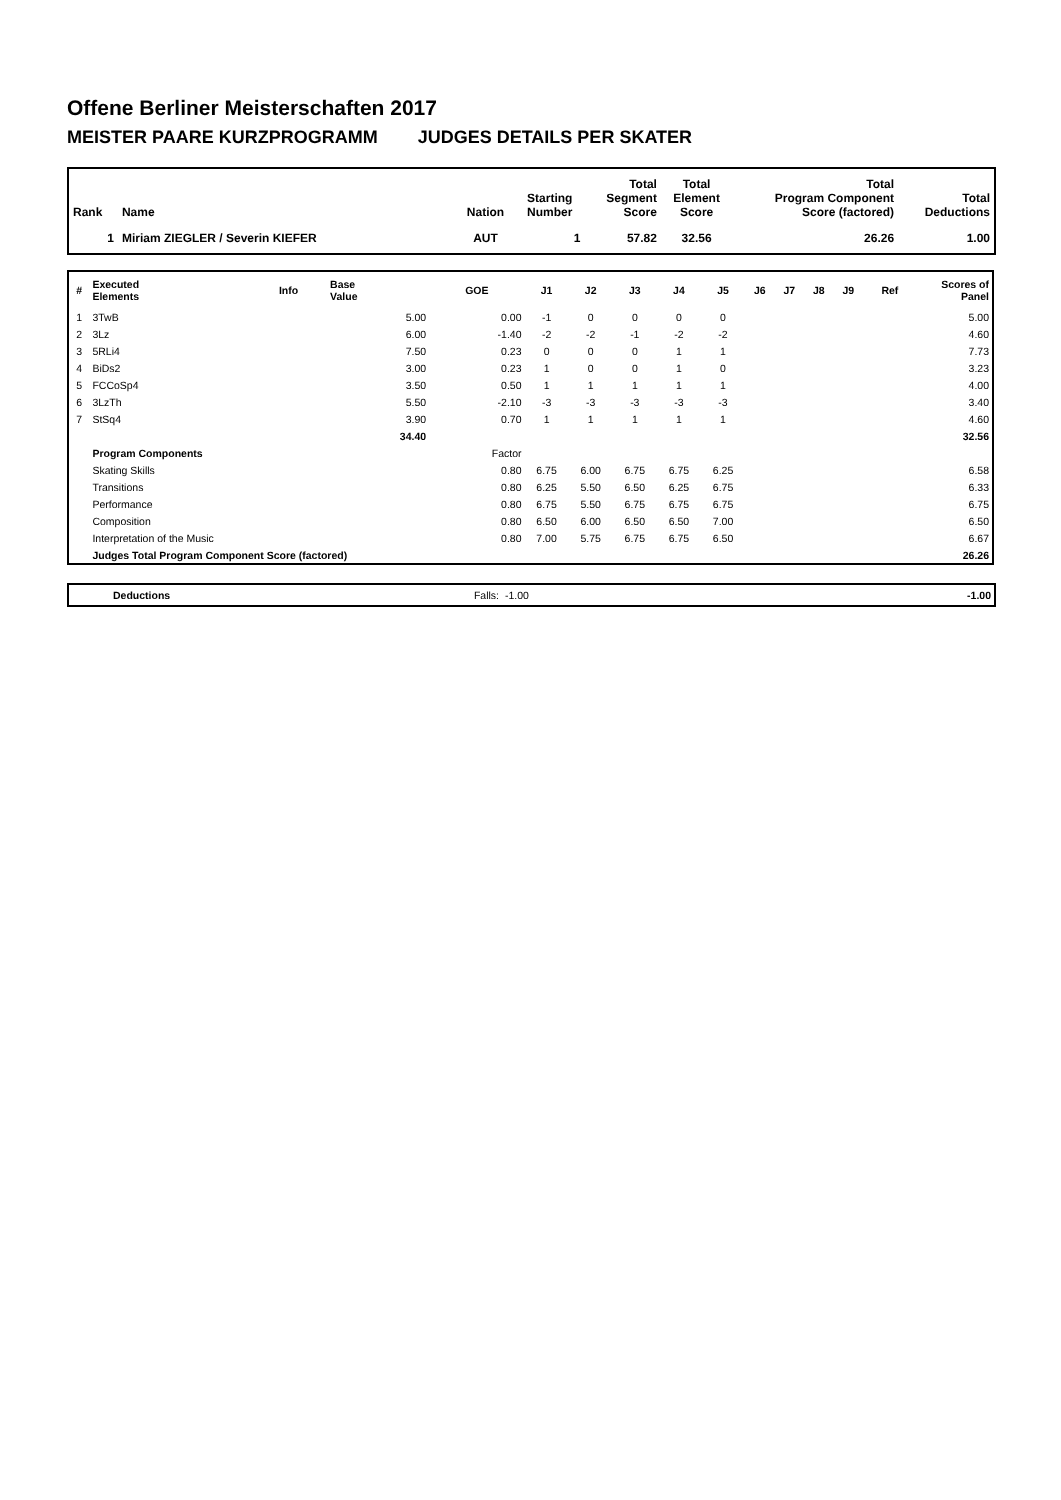Offene Berliner Meisterschaften 2017
MEISTER PAARE KURZPROGRAMM JUDGES DETAILS PER SKATER
| Rank | Name | Nation | Starting Number | Total Segment Score | Total Element Score | Total Program Component Score (factored) | Total Deductions |
| --- | --- | --- | --- | --- | --- | --- | --- |
| 1 | Miriam ZIEGLER / Severin KIEFER | AUT | 1 | 57.82 | 32.56 | 26.26 | 1.00 |
| # | Executed Elements | Info | Base Value | GOE | J1 | J2 | J3 | J4 | J5 | J6 | J7 | J8 | J9 | Ref | Scores of Panel |
| --- | --- | --- | --- | --- | --- | --- | --- | --- | --- | --- | --- | --- | --- | --- | --- |
| 1 | 3TwB | | 5.00 | 0.00 | -1 | 0 | 0 | 0 | 0 | | | | | | 5.00 |
| 2 | 3Lz | | 6.00 | -1.40 | -2 | -2 | -1 | -2 | -2 | | | | | | 4.60 |
| 3 | 5RLi4 | | 7.50 | 0.23 | 0 | 0 | 0 | 1 | 1 | | | | | | 7.73 |
| 4 | BiDs2 | | 3.00 | 0.23 | 1 | 0 | 0 | 1 | 0 | | | | | | 3.23 |
| 5 | FCCoSp4 | | 3.50 | 0.50 | 1 | 1 | 1 | 1 | 1 | | | | | | 4.00 |
| 6 | 3LzTh | | 5.50 | -2.10 | -3 | -3 | -3 | -3 | -3 | | | | | | 3.40 |
| 7 | StSq4 | | 3.90 | 0.70 | 1 | 1 | 1 | 1 | 1 | | | | | | 4.60 |
| | | | 34.40 | | | | | | | | | | | | 32.56 |
| | Program Components | | | Factor | | | | | | | | | | | |
| | Skating Skills | | | 0.80 | 6.75 | 6.00 | 6.75 | 6.75 | 6.25 | | | | | | 6.58 |
| | Transitions | | | 0.80 | 6.25 | 5.50 | 6.50 | 6.25 | 6.75 | | | | | | 6.33 |
| | Performance | | | 0.80 | 6.75 | 5.50 | 6.75 | 6.75 | 6.75 | | | | | | 6.75 |
| | Composition | | | 0.80 | 6.50 | 6.00 | 6.50 | 6.50 | 7.00 | | | | | | 6.50 |
| | Interpretation of the Music | | | 0.80 | 7.00 | 5.75 | 6.75 | 6.75 | 6.50 | | | | | | 6.67 |
| | Judges Total Program Component Score (factored) | | | | | | | | | | | | | | 26.26 |
| | Deductions | Falls: | -1.00 | -1.00 |